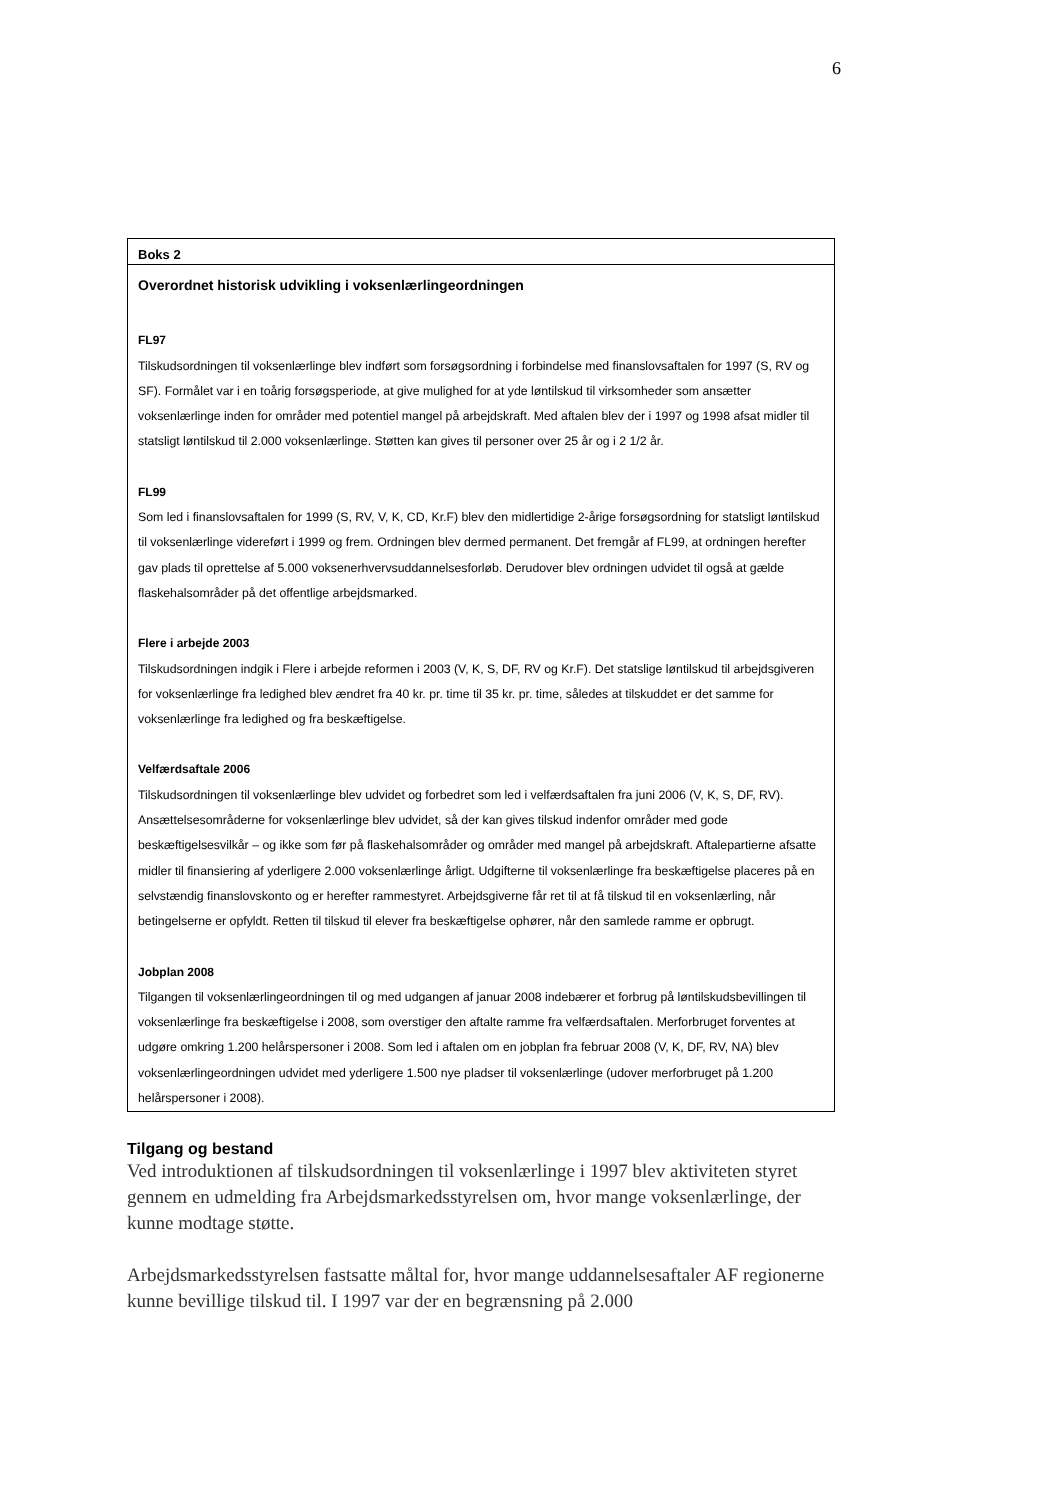6
Boks 2
Overordnet historisk udvikling i voksenlærlingeordningen
FL97
Tilskudsordningen til voksenlærlinge blev indført som forsøgsordning i forbindelse med finanslovsaftalen for 1997 (S, RV og SF). Formålet var i en toårig forsøgsperiode, at give mulighed for at yde løntilskud til virksomheder som ansætter voksenlærlinge inden for områder med potentiel mangel på arbejdskraft. Med aftalen blev der i 1997 og 1998 afsat midler til statsligt løntilskud til 2.000 voksenlærlinge. Støtten kan gives til personer over 25 år og i 2 1/2 år.
FL99
Som led i finanslovsaftalen for 1999 (S, RV, V, K, CD, Kr.F) blev den midlertidige 2-årige forsøgsordning for statsligt løntilskud til voksenlærlinge videreført i 1999 og frem. Ordningen blev dermed permanent. Det fremgår af FL99, at ordningen herefter gav plads til oprettelse af 5.000 voksenerhvervsuddannelsesforløb. Derudover blev ordningen udvidet til også at gælde flaskehalsområder på det offentlige arbejdsmarked.
Flere i arbejde 2003
Tilskudsordningen indgik i Flere i arbejde reformen i 2003 (V, K, S, DF, RV og Kr.F). Det statslige løntilskud til arbejdsgiveren for voksenlærlinge fra ledighed blev ændret fra 40 kr. pr. time til 35 kr. pr. time, således at tilskuddet er det samme for voksenlærlinge fra ledighed og fra beskæftigelse.
Velfærdsaftale 2006
Tilskudsordningen til voksenlærlinge blev udvidet og forbedret som led i velfærdsaftalen fra juni 2006 (V, K, S, DF, RV). Ansættelsesområderne for voksenlærlinge blev udvidet, så der kan gives tilskud indenfor områder med gode beskæftigelsesvilkår – og ikke som før på flaskehalsområder og områder med mangel på arbejdskraft. Aftalepartierne afsatte midler til finansiering af yderligere 2.000 voksenlærlinge årligt. Udgifterne til voksenlærlinge fra beskæftigelse placeres på en selvstændig finanslovskonto og er herefter rammestyret. Arbejdsgiverne får ret til at få tilskud til en voksenlærling, når betingelserne er opfyldt. Retten til tilskud til elever fra beskæftigelse ophører, når den samlede ramme er opbrugt.
Jobplan 2008
Tilgangen til voksenlærlingeordningen til og med udgangen af januar 2008 indebærer et forbrug på løntilskudsbevillingen til voksenlærlinge fra beskæftigelse i 2008, som overstiger den aftalte ramme fra velfærdsaftalen. Merforbruget forventes at udgøre omkring 1.200 helårspersoner i 2008. Som led i aftalen om en jobplan fra februar 2008 (V, K, DF, RV, NA) blev voksenlærlingeordningen udvidet med yderligere 1.500 nye pladser til voksenlærlinge (udover merforbruget på 1.200 helårspersoner i 2008).
Tilgang og bestand
Ved introduktionen af tilskudsordningen til voksenlærlinge i 1997 blev aktiviteten styret gennem en udmelding fra Arbejdsmarkedsstyrelsen om, hvor mange voksenlærlinge, der kunne modtage støtte.
Arbejdsmarkedsstyrelsen fastsatte måltal for, hvor mange uddannelsesaftaler AF regionerne kunne bevillige tilskud til. I 1997 var der en begrænsning på 2.000